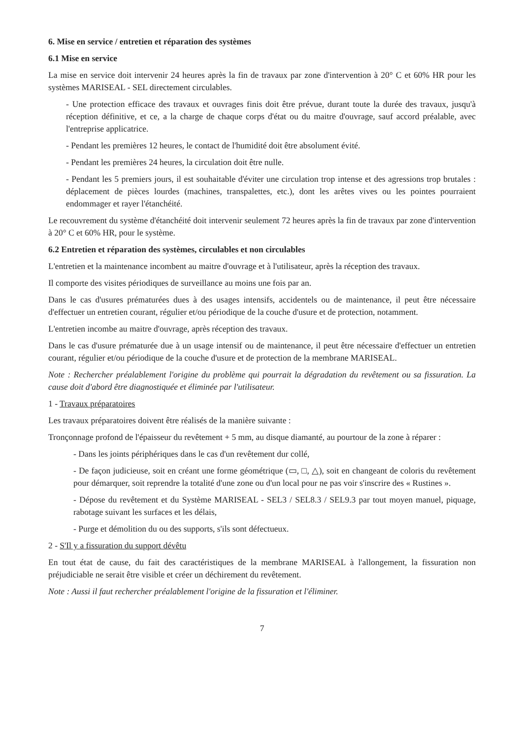6. Mise en service / entretien et réparation des systèmes
6.1 Mise en service
La mise en service doit intervenir 24 heures après la fin de travaux par zone d'intervention à 20° C et 60% HR pour les systèmes MARISEAL - SEL directement circulables.
- Une protection efficace des travaux et ouvrages finis doit être prévue, durant toute la durée des travaux, jusqu'à réception définitive, et ce, a la charge de chaque corps d'état ou du maitre d'ouvrage, sauf accord préalable, avec l'entreprise applicatrice.
- Pendant les premières 12 heures, le contact de l'humidité doit être absolument évité.
- Pendant les premières 24 heures, la circulation doit être nulle.
- Pendant les 5 premiers jours, il est souhaitable d'éviter une circulation trop intense et des agressions trop brutales : déplacement de pièces lourdes (machines, transpalettes, etc.), dont les arêtes vives ou les pointes pourraient endommager et rayer l'étanchéité.
Le recouvrement du système d'étanchéité doit intervenir seulement 72 heures après la fin de travaux par zone d'intervention à 20° C et 60% HR, pour le système.
6.2 Entretien et réparation des systèmes, circulables et non circulables
L'entretien et la maintenance incombent au maitre d'ouvrage et à l'utilisateur, après la réception des travaux.
Il comporte des visites périodiques de surveillance au moins une fois par an.
Dans le cas d'usures prématurées dues à des usages intensifs, accidentels ou de maintenance, il peut être nécessaire d'effectuer un entretien courant, régulier et/ou périodique de la couche d'usure et de protection, notamment.
L'entretien incombe au maitre d'ouvrage, après réception des travaux.
Dans le cas d'usure prématurée due à un usage intensif ou de maintenance, il peut être nécessaire d'effectuer un entretien courant, régulier et/ou périodique de la couche d'usure et de protection de la membrane MARISEAL.
Note : Rechercher préalablement l'origine du problème qui pourrait la dégradation du revêtement ou sa fissuration. La cause doit d'abord être diagnostiquée et éliminée par l'utilisateur.
1 - Travaux préparatoires
Les travaux préparatoires doivent être réalisés de la manière suivante :
Tronçonnage profond de l'épaisseur du revêtement + 5 mm, au disque diamanté, au pourtour de la zone à réparer :
- Dans les joints périphériques dans le cas d'un revêtement dur collé,
- De façon judicieuse, soit en créant une forme géométrique (▭, □, △), soit en changeant de coloris du revêtement pour démarquer, soit reprendre la totalité d'une zone ou d'un local pour ne pas voir s'inscrire des « Rustines ».
- Dépose du revêtement et du Système MARISEAL - SEL3 / SEL8.3 / SEL9.3 par tout moyen manuel, piquage, rabotage suivant les surfaces et les délais,
- Purge et démolition du ou des supports, s'ils sont défectueux.
2 - S'Il y a fissuration du support dévêtu
En tout état de cause, du fait des caractéristiques de la membrane MARISEAL à l'allongement, la fissuration non préjudiciable ne serait être visible et créer un déchirement du revêtement.
Note : Aussi il faut rechercher préalablement l'origine de la fissuration et l'éliminer.
7